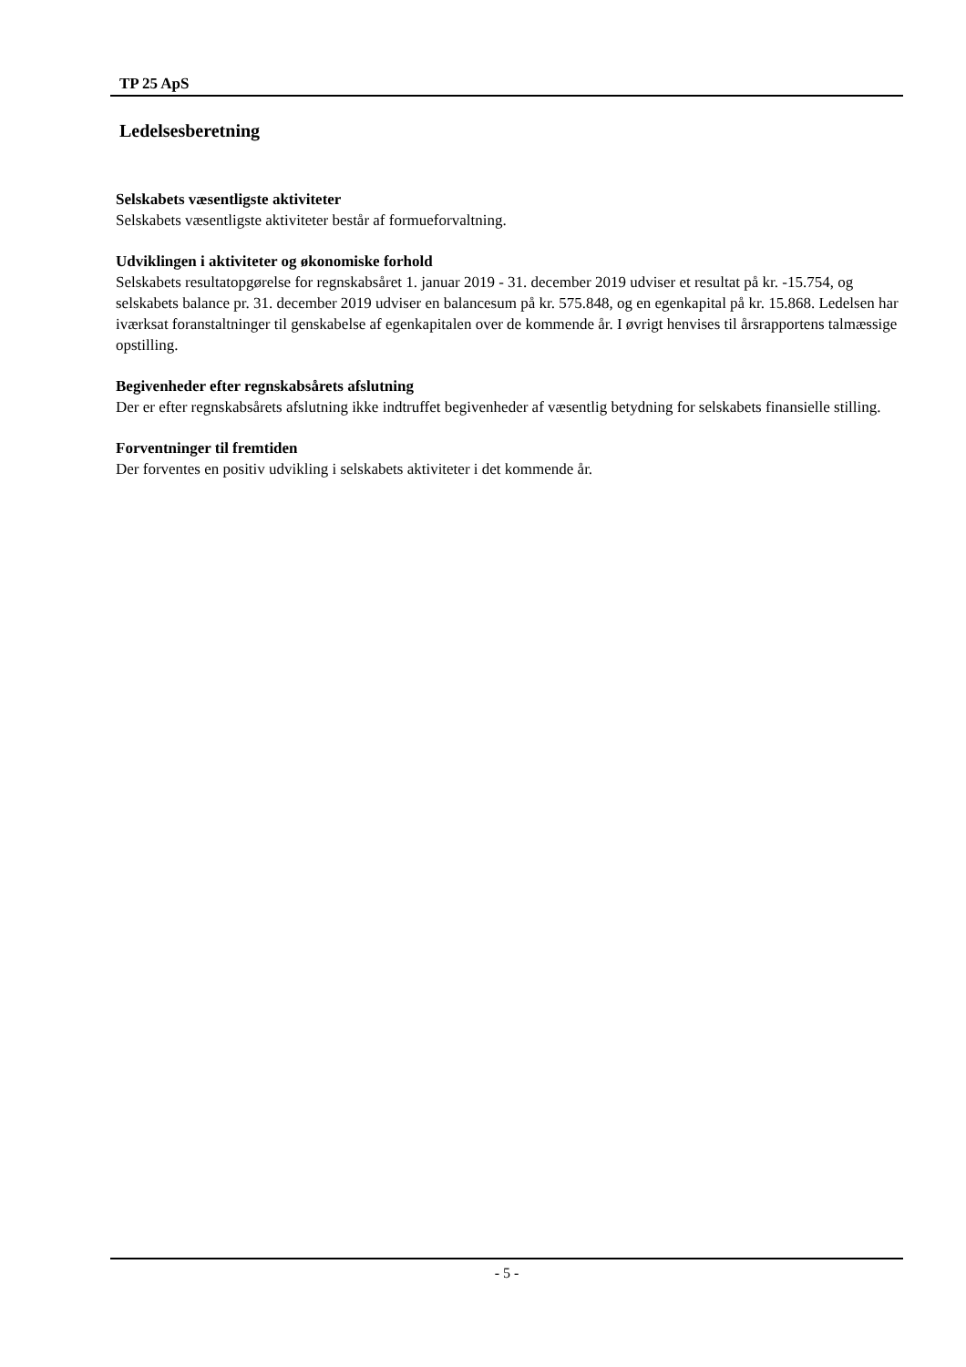TP 25 ApS
Ledelsesberetning
Selskabets væsentligste aktiviteter
Selskabets væsentligste aktiviteter består af formueforvaltning.
Udviklingen i aktiviteter og økonomiske forhold
Selskabets resultatopgørelse for regnskabsåret 1. januar 2019 - 31. december 2019 udviser et resultat på kr. -15.754, og selskabets balance pr. 31. december 2019 udviser en balancesum på kr. 575.848, og en egenkapital på kr. 15.868. Ledelsen har iværksat foranstaltninger til genskabelse af egenkapitalen over de kommende år. I øvrigt henvises til årsrapportens talmæssige opstilling.
Begivenheder efter regnskabsårets afslutning
Der er efter regnskabsårets afslutning ikke indtruffet begivenheder af væsentlig betydning for selskabets finansielle stilling.
Forventninger til fremtiden
Der forventes en positiv udvikling i selskabets aktiviteter i det kommende år.
- 5 -